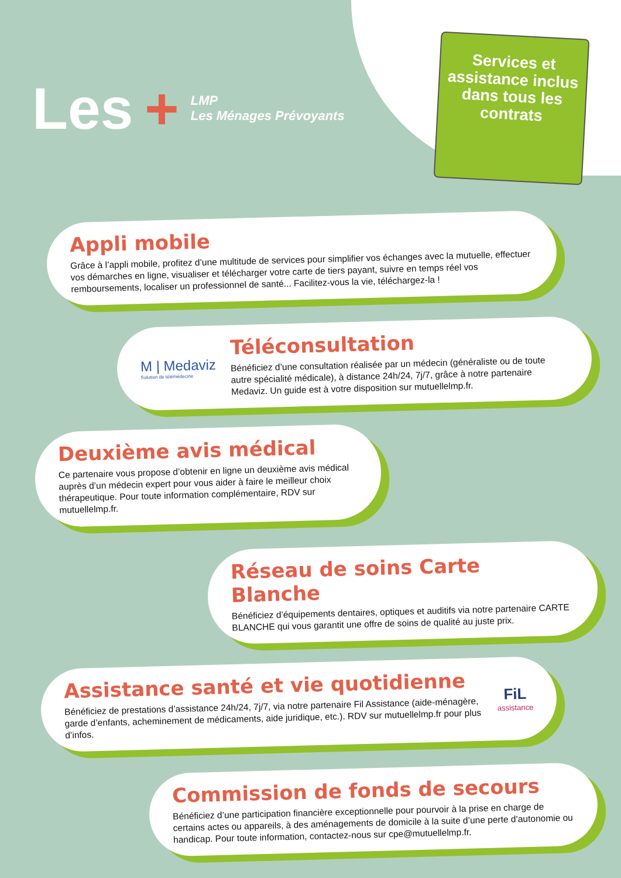Les + LMP
Les Ménages Prévoyants
Services et assistance inclus dans tous les contrats
Appli mobile
Grâce à l’appli mobile, profitez d’une multitude de services pour simplifier vos échanges avec la mutuelle, effectuer vos démarches en ligne, visualiser et télécharger votre carte de tiers payant, suivre en temps réel vos remboursements, localiser un professionnel de santé... Facilitez-vous la vie, téléchargez-la !
M | Medaviz
Solution de télémédecine
Téléconsultation
Bénéficiez d’une consultation réalisée par un médecin (généraliste ou de toute autre spécialité médicale), à distance 24h/24, 7j/7, grâce à notre partenaire Medaviz. Un guide est à votre disposition sur mutuellelmp.fr.
Deuxième avis médical
Ce partenaire vous propose d’obtenir en ligne un deuxième avis médical auprès d’un médecin expert pour vous aider à faire le meilleur choix thérapeutique. Pour toute information complémentaire, RDV sur mutuellelmp.fr.
Réseau de soins Carte Blanche
Bénéficiez d’équipements dentaires, optiques et auditifs via notre partenaire CARTE BLANCHE qui vous garantit une offre de soins de qualité au juste prix.
Assistance santé et vie quotidienne
Bénéficiez de prestations d’assistance 24h/24, 7j/7, via notre partenaire Fil Assistance (aide-ménagère, garde d’enfants, acheminement de médicaments, aide juridique, etc.). RDV sur mutuellelmp.fr pour plus d’infos.
FiL
assistance
Commission de fonds de secours
Bénéficiez d’une participation financière exceptionnelle pour pourvoir à la prise en charge de certains actes ou appareils, à des aménagements de domicile à la suite d’une perte d’autonomie ou handicap. Pour toute information, contactez-nous sur cpe@mutuellelmp.fr.